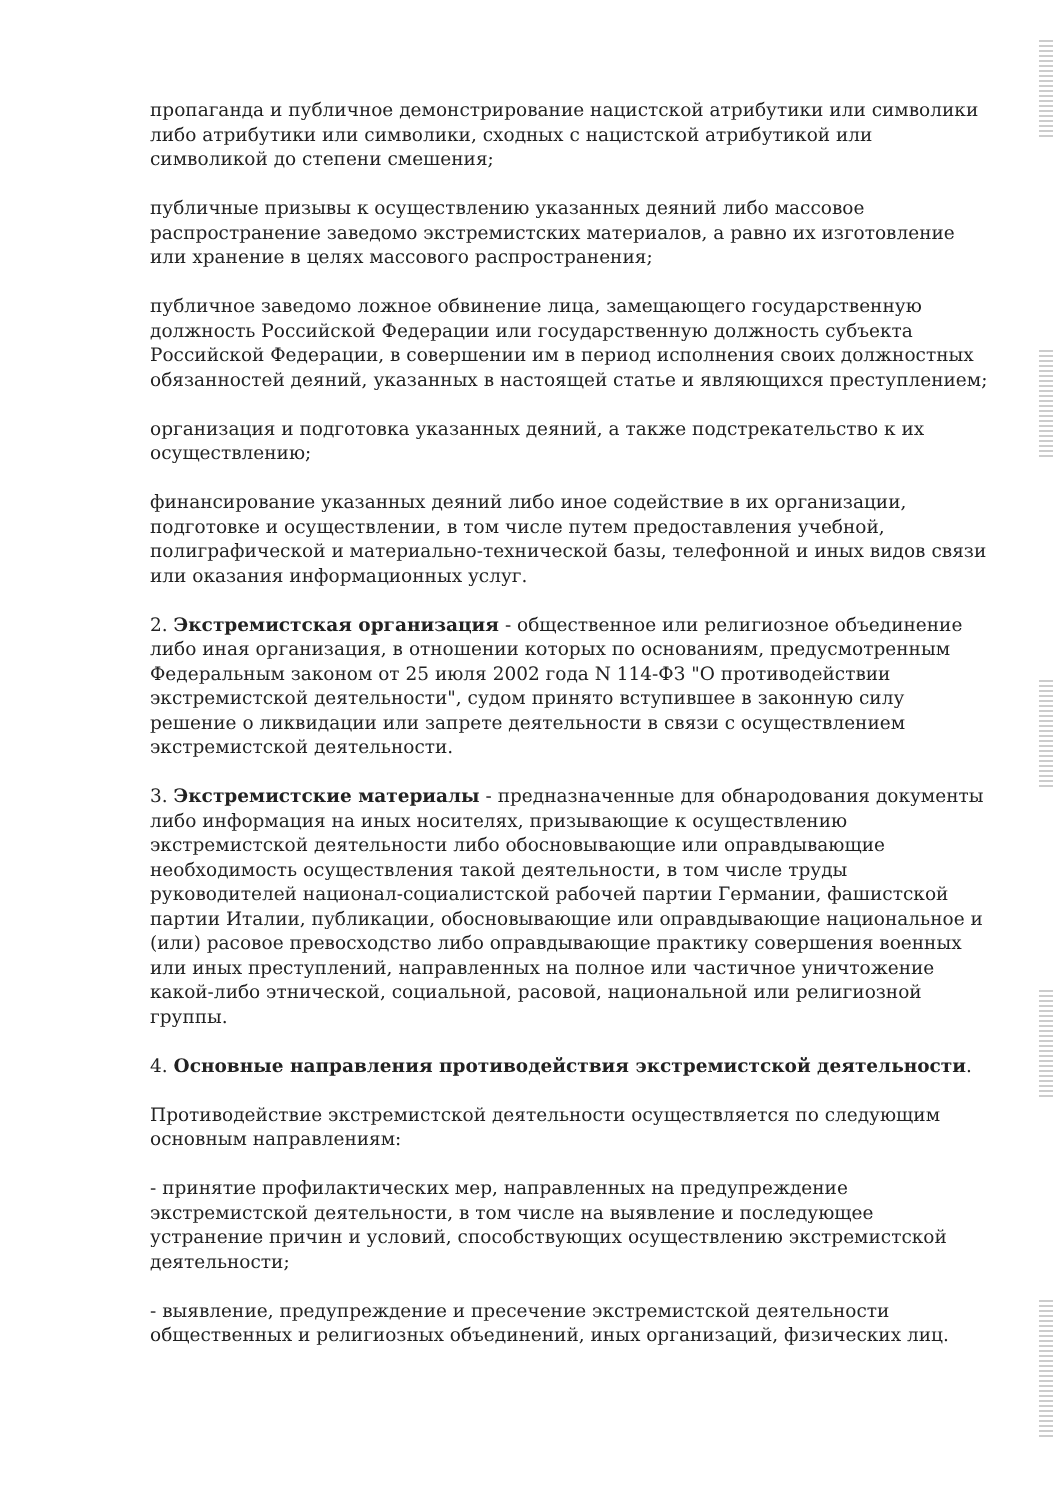пропаганда и публичное демонстрирование нацистской атрибутики или символики либо атрибутики или символики, сходных с нацистской атрибутикой или символикой до степени смешения;
публичные призывы к осуществлению указанных деяний либо массовое распространение заведомо экстремистских материалов, а равно их изготовление или хранение в целях массового распространения;
публичное заведомо ложное обвинение лица, замещающего государственную должность Российской Федерации или государственную должность субъекта Российской Федерации, в совершении им в период исполнения своих должностных обязанностей деяний, указанных в настоящей статье и являющихся преступлением;
организация и подготовка указанных деяний, а также подстрекательство к их осуществлению;
финансирование указанных деяний либо иное содействие в их организации, подготовке и осуществлении, в том числе путем предоставления учебной, полиграфической и материально-технической базы, телефонной и иных видов связи или оказания информационных услуг.
2. Экстремистская организация - общественное или религиозное объединение либо иная организация, в отношении которых по основаниям, предусмотренным Федеральным законом от 25 июля 2002 года N 114-ФЗ "О противодействии экстремистской деятельности", судом принято вступившее в законную силу решение о ликвидации или запрете деятельности в связи с осуществлением экстремистской деятельности.
3. Экстремистские материалы - предназначенные для обнародования документы либо информация на иных носителях, призывающие к осуществлению экстремистской деятельности либо обосновывающие или оправдывающие необходимость осуществления такой деятельности, в том числе труды руководителей национал-социалистской рабочей партии Германии, фашистской партии Италии, публикации, обосновывающие или оправдывающие национальное и (или) расовое превосходство либо оправдывающие практику совершения военных или иных преступлений, направленных на полное или частичное уничтожение какой-либо этнической, социальной, расовой, национальной или религиозной группы.
4. Основные направления противодействия экстремистской деятельности.
Противодействие экстремистской деятельности осуществляется по следующим основным направлениям:
- принятие профилактических мер, направленных на предупреждение экстремистской деятельности, в том числе на выявление и последующее устранение причин и условий, способствующих осуществлению экстремистской деятельности;
- выявление, предупреждение и пресечение экстремистской деятельности общественных и религиозных объединений, иных организаций, физических лиц.